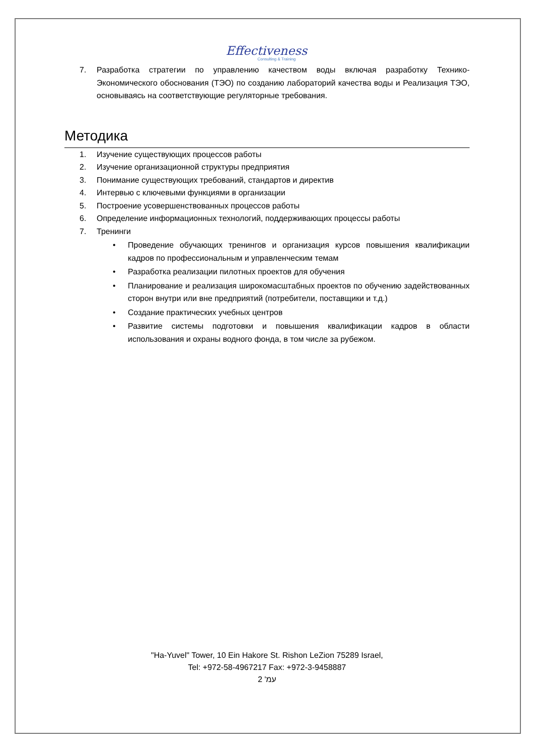Effectiveness
Consulting & Training
7. Разработка стратегии по управлению качеством воды включая разработку Технико-Экономического обоснования (ТЭО) по созданию лабораторий качества воды и Реализация ТЭО, основываясь на соответствующие регуляторные требования.
Методика
1. Изучение существующих процессов работы
2. Изучение организационной структуры предприятия
3. Понимание существующих требований, стандартов и директив
4. Интервью с ключевыми функциями в организации
5. Построение усовершенствованных процессов работы
6. Определение информационных технологий, поддерживающих процессы работы
7. Тренинги
• Проведение обучающих тренингов и организация курсов повышения квалификации кадров по профессиональным и управленческим темам
• Разработка реализации пилотных проектов для обучения
• Планирование и реализация широкомасштабных проектов по обучению задействованных сторон внутри или вне предприятий (потребители, поставщики и т.д.)
• Создание практических учебных центров
• Развитие системы подготовки и повышения квалификации кадров в области использования и охраны водного фонда, в том числе за рубежом.
"Ha-Yuvel" Tower, 10 Ein Hakore St. Rishon LeZion 75289 Israel,
Tel: +972-58-4967217 Fax: +972-3-9458887
עמ' 2